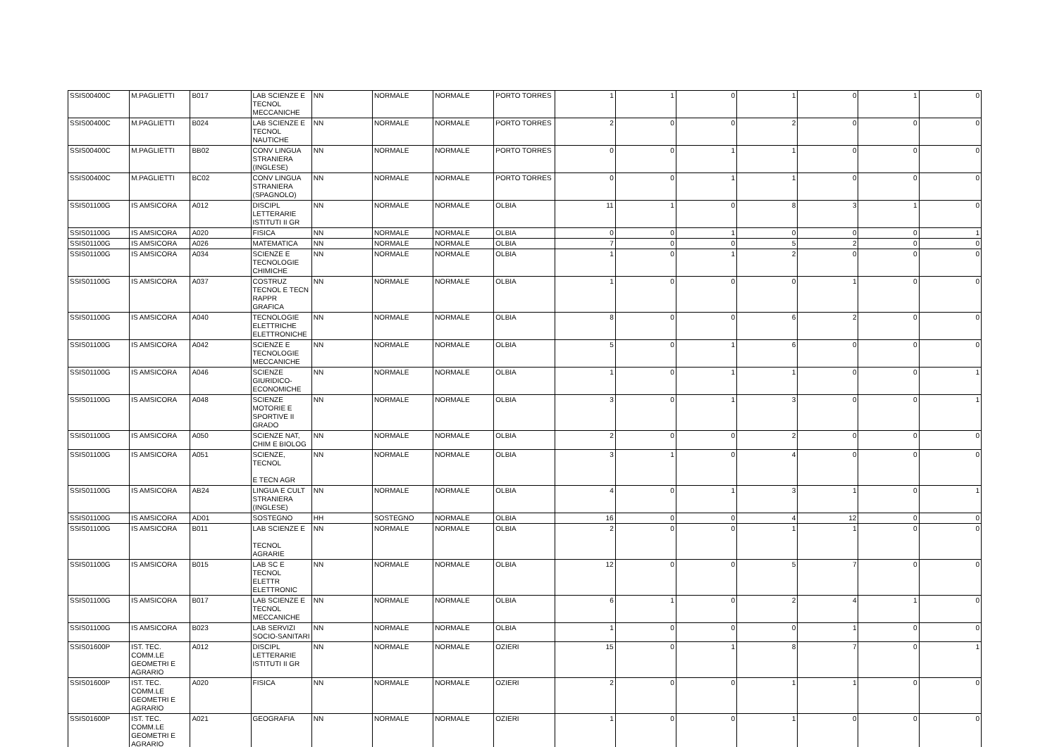| SSIS00400C | M.PAGLIETTI | B017 | LAB SCIENZE E TECNOL MECCANICHE | NN | NORMALE | NORMALE | PORTO TORRES | 1 | 1 | 0 | 1 | 0 | 1 | 0 |
| SSIS00400C | M.PAGLIETTI | B024 | LAB SCIENZE E TECNOL NAUTICHE | NN | NORMALE | NORMALE | PORTO TORRES | 2 | 0 | 0 | 2 | 0 | 0 | 0 |
| SSIS00400C | M.PAGLIETTI | BB02 | CONV LINGUA STRANIERA (INGLESE) | NN | NORMALE | NORMALE | PORTO TORRES | 0 | 0 | 1 | 1 | 0 | 0 | 0 |
| SSIS00400C | M.PAGLIETTI | BC02 | CONV LINGUA STRANIERA (SPAGNOLO) | NN | NORMALE | NORMALE | PORTO TORRES | 0 | 0 | 1 | 1 | 0 | 0 | 0 |
| SSIS01100G | IS AMSICORA | A012 | DISCIPL LETTERARIE ISTITUTI II GR | NN | NORMALE | NORMALE | OLBIA | 11 | 1 | 0 | 8 | 3 | 1 | 0 |
| SSIS01100G | IS AMSICORA | A020 | FISICA | NN | NORMALE | NORMALE | OLBIA | 0 | 0 | 1 | 0 | 0 | 0 | 1 |
| SSIS01100G | IS AMSICORA | A026 | MATEMATICA | NN | NORMALE | NORMALE | OLBIA | 7 | 0 | 0 | 5 | 2 | 0 | 0 |
| SSIS01100G | IS AMSICORA | A034 | SCIENZE E TECNOLOGIE CHIMICHE | NN | NORMALE | NORMALE | OLBIA | 1 | 0 | 1 | 2 | 0 | 0 | 0 |
| SSIS01100G | IS AMSICORA | A037 | COSTRUZ TECNOL E TECN RAPPR GRAFICA | NN | NORMALE | NORMALE | OLBIA | 1 | 0 | 0 | 0 | 1 | 0 | 0 |
| SSIS01100G | IS AMSICORA | A040 | TECNOLOGIE ELETTRICHE ELETTRONICHE | NN | NORMALE | NORMALE | OLBIA | 8 | 0 | 0 | 6 | 2 | 0 | 0 |
| SSIS01100G | IS AMSICORA | A042 | SCIENZE E TECNOLOGIE MECCANICHE | NN | NORMALE | NORMALE | OLBIA | 5 | 0 | 1 | 6 | 0 | 0 | 0 |
| SSIS01100G | IS AMSICORA | A046 | SCIENZE GIURIDICO-ECONOMICHE | NN | NORMALE | NORMALE | OLBIA | 1 | 0 | 1 | 1 | 0 | 0 | 1 |
| SSIS01100G | IS AMSICORA | A048 | SCIENZE MOTORIE E SPORTIVE II GRADO | NN | NORMALE | NORMALE | OLBIA | 3 | 0 | 1 | 3 | 0 | 0 | 1 |
| SSIS01100G | IS AMSICORA | A050 | SCIENZE NAT, CHIM E BIOLOG | NN | NORMALE | NORMALE | OLBIA | 2 | 0 | 0 | 2 | 0 | 0 | 0 |
| SSIS01100G | IS AMSICORA | A051 | SCIENZE, TECNOL E TECN AGR | NN | NORMALE | NORMALE | OLBIA | 3 | 1 | 0 | 4 | 0 | 0 | 0 |
| SSIS01100G | IS AMSICORA | AB24 | LINGUA E CULT STRANIERA (INGLESE) | NN | NORMALE | NORMALE | OLBIA | 4 | 0 | 1 | 3 | 1 | 0 | 1 |
| SSIS01100G | IS AMSICORA | AD01 | SOSTEGNO | HH | SOSTEGNO | NORMALE | OLBIA | 16 | 0 | 0 | 4 | 12 | 0 | 0 |
| SSIS01100G | IS AMSICORA | B011 | LAB SCIENZE E TECNOL AGRARIE | NN | NORMALE | NORMALE | OLBIA | 2 | 0 | 0 | 1 | 1 | 0 | 0 |
| SSIS01100G | IS AMSICORA | B015 | LAB SC E TECNOL ELETTR ELETTRONIC | NN | NORMALE | NORMALE | OLBIA | 12 | 0 | 0 | 5 | 7 | 0 | 0 |
| SSIS01100G | IS AMSICORA | B017 | LAB SCIENZE E TECNOL MECCANICHE | NN | NORMALE | NORMALE | OLBIA | 6 | 1 | 0 | 2 | 4 | 1 | 0 |
| SSIS01100G | IS AMSICORA | B023 | LAB SERVIZI SOCIO-SANITARI | NN | NORMALE | NORMALE | OLBIA | 1 | 0 | 0 | 0 | 1 | 0 | 0 |
| SSIS01600P | IST. TEC. COMM.LE GEOMETRI E AGRARIO | A012 | DISCIPL LETTERARIE ISTITUTI II GR | NN | NORMALE | NORMALE | OZIERI | 15 | 0 | 1 | 8 | 7 | 0 | 1 |
| SSIS01600P | IST. TEC. COMM.LE GEOMETRI E AGRARIO | A020 | FISICA | NN | NORMALE | NORMALE | OZIERI | 2 | 0 | 0 | 1 | 1 | 0 | 0 |
| SSIS01600P | IST. TEC. COMM.LE GEOMETRI E AGRARIO | A021 | GEOGRAFIA | NN | NORMALE | NORMALE | OZIERI | 1 | 0 | 0 | 1 | 0 | 0 | 0 |